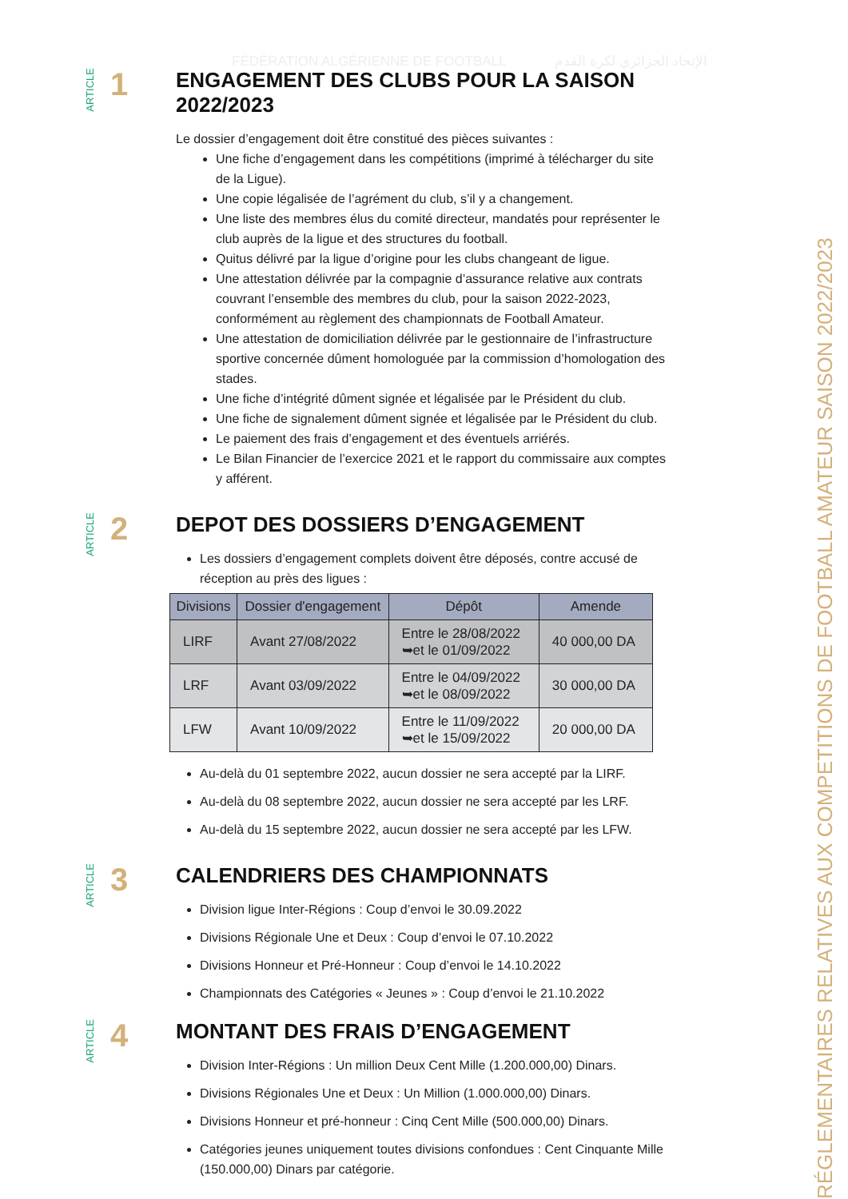FÉDÉRATION ALGÉRIENNE DE FOOTBALL الإتحاد الجزائري لكرة القدم
RÉGLEMENTAIRES RELATIVES AUX COMPETITIONS DE FOOTBALL AMATEUR SAISON 2022/2023
ARTICLE 1
ENGAGEMENT DES CLUBS POUR LA SAISON 2022/2023
Le dossier d’engagement doit être constitué des pièces suivantes :
Une fiche d’engagement dans les compétitions (imprimé à télécharger du site de la Ligue).
Une copie légalisée de l’agrément du club, s’il y a changement.
Une liste des membres élus du comité directeur, mandatés pour représenter le club auprès de la ligue et des structures du football.
Quitus délivré par la ligue d’origine pour les clubs changeant de ligue.
Une attestation délivrée par la compagnie d’assurance relative aux contrats couvrant l’ensemble des membres du club, pour la saison 2022-2023, conformément au règlement des championnats de Football Amateur.
Une attestation de domiciliation délivrée par le gestionnaire de l’infrastructure sportive concernée dûment homologuée par la commission d’homologation des stades.
Une fiche d’intégrité dûment signée et légalisée par le Président du club.
Une fiche de signalement dûment signée et légalisée par le Président du club.
Le paiement des frais d’engagement et des éventuels arriérés.
Le Bilan Financier de l’exercice 2021 et le rapport du commissaire aux comptes y afférent.
ARTICLE 2
DEPOT DES DOSSIERS D’ENGAGEMENT
Les dossiers d’engagement complets doivent être déposés, contre accusé de réception au près des ligues :
| Divisions | Dossier d'engagement | Dépôt | Amende |
| --- | --- | --- | --- |
| LIRF | Avant 27/08/2022 | Entre le 28/08/2022 ➥et le 01/09/2022 | 40 000,00 DA |
| LRF | Avant 03/09/2022 | Entre le 04/09/2022 ➥et le 08/09/2022 | 30 000,00 DA |
| LFW | Avant 10/09/2022 | Entre le 11/09/2022 ➥et le 15/09/2022 | 20 000,00 DA |
Au-delà du 01 septembre 2022, aucun dossier ne sera accepté par la LIRF.
Au-delà du 08 septembre 2022, aucun dossier ne sera accepté par les LRF.
Au-delà du 15 septembre 2022, aucun dossier ne sera accepté par les LFW.
ARTICLE 3
CALENDRIERS DES CHAMPIONNATS
Division ligue Inter-Régions : Coup d’envoi le 30.09.2022
Divisions Régionale Une et Deux : Coup d’envoi le 07.10.2022
Divisions Honneur et Pré-Honneur : Coup d’envoi le 14.10.2022
Championnats des Catégories « Jeunes » : Coup d’envoi le 21.10.2022
ARTICLE 4
MONTANT DES FRAIS D’ENGAGEMENT
Division Inter-Régions : Un million Deux Cent Mille (1.200.000,00) Dinars.
Divisions Régionales Une et Deux : Un Million (1.000.000,00) Dinars.
Divisions Honneur et pré-honneur : Cinq Cent Mille (500.000,00) Dinars.
Catégories jeunes uniquement toutes divisions confondues : Cent Cinquante Mille (150.000,00) Dinars par catégorie.